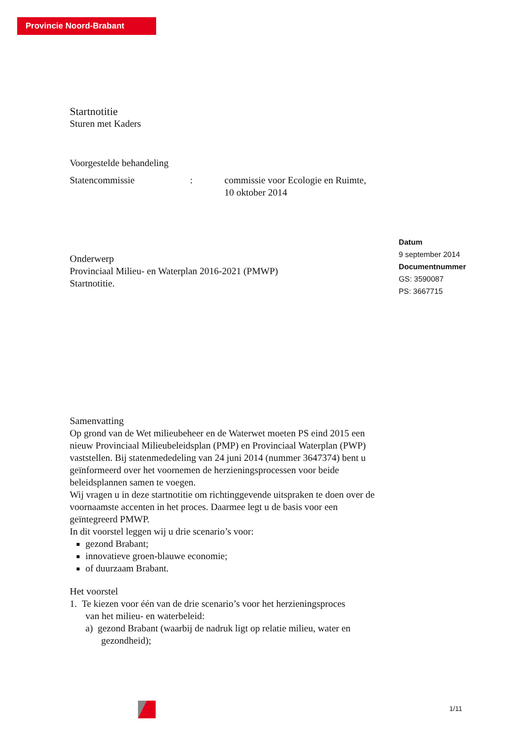Provincie Noord-Brabant
Startnotitie
Sturen met Kaders
Voorgestelde behandeling
Statencommissie: commissie voor Ecologie en Ruimte,
10 oktober 2014
Onderwerp
Provinciaal Milieu- en Waterplan 2016-2021 (PMWP)
Startnotitie.
Samenvatting
Op grond van de Wet milieubeheer en de Waterwet moeten PS eind 2015 een nieuw Provinciaal Milieubeleidsplan (PMP) en Provinciaal Waterplan (PWP) vaststellen. Bij statenmededeling van 24 juni 2014 (nummer 3647374) bent u geïnformeerd over het voornemen de herzieningsprocessen voor beide beleidsplannen samen te voegen.
Wij vragen u in deze startnotitie om richtinggevende uitspraken te doen over de voornaamste accenten in het proces. Daarmee legt u de basis voor een geïntegreerd PMWP.
In dit voorstel leggen wij u drie scenario’s voor:
gezond Brabant;
innovatieve groen-blauwe economie;
of duurzaam Brabant.
Het voorstel
1. Te kiezen voor één van de drie scenario’s voor het herzieningsproces
van het milieu- en waterbeleid:
a) gezond Brabant (waarbij de nadruk ligt op relatie milieu, water en
gezondheid);
Datum
9 september 2014
Documentnummer
GS: 3590087
PS: 3667715
1/11